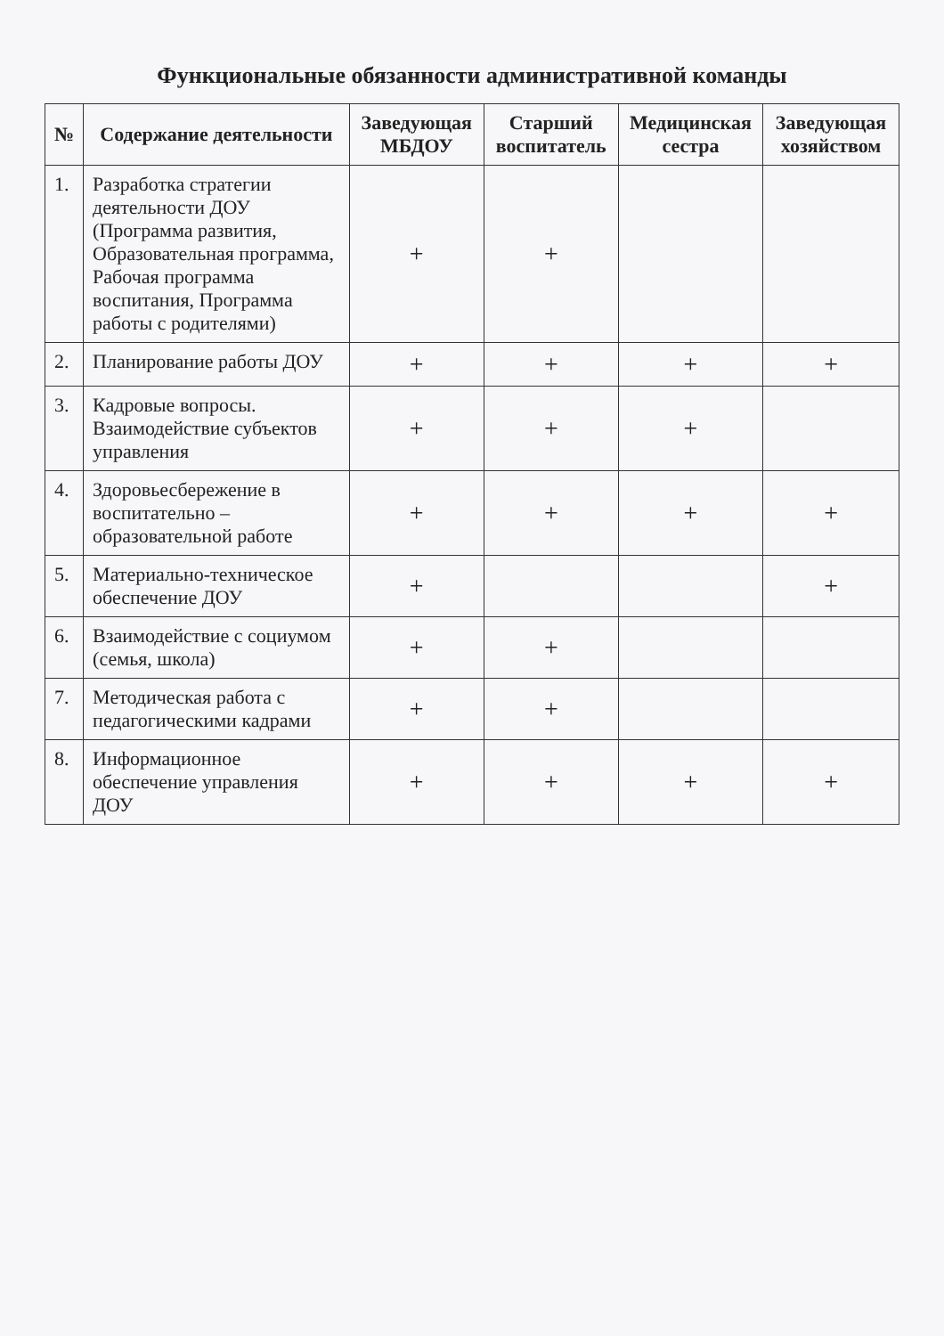Функциональные обязанности административной команды
| № | Содержание деятельности | Заведующая МБДОУ | Старший воспитатель | Медицинская сестра | Заведующая хозяйством |
| --- | --- | --- | --- | --- | --- |
| 1. | Разработка стратегии деятельности ДОУ (Программа развития, Образовательная программа, Рабочая программа воспитания, Программа работы с родителями) | + | + | | |
| 2. | Планирование работы ДОУ | + | + | + | + |
| 3. | Кадровые вопросы. Взаимодействие субъектов управления | + | + | + | |
| 4. | Здоровьесбережение в воспитательно – образовательной работе | + | + | + | + |
| 5. | Материально-техническое обеспечение ДОУ | + | | | + |
| 6. | Взаимодействие с социумом (семья, школа) | + | + | | |
| 7. | Методическая работа с педагогическими кадрами | + | + | | |
| 8. | Информационное обеспечение управления ДОУ | + | + | + | + |